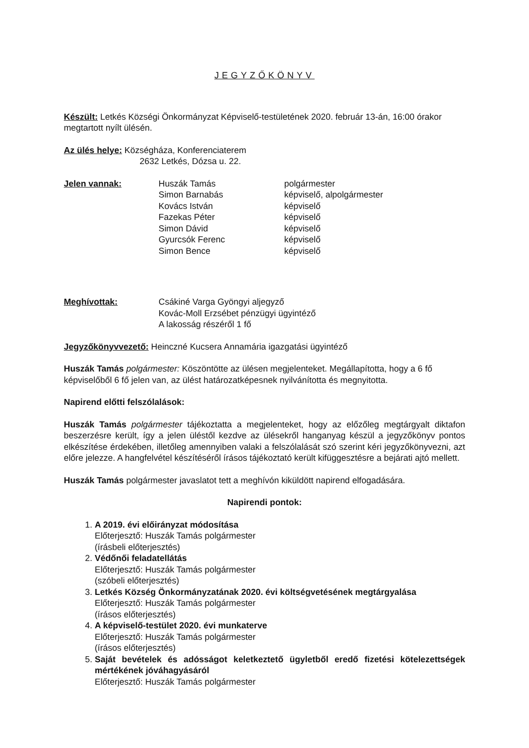JEGYZŐKÖNYV
Készült: Letkés Községi Önkormányzat Képviselő-testületének 2020. február 13-án, 16:00 órakor megtartott nyílt ülésén.
Az ülés helye: Községháza, Konferenciaterem
2632 Letkés, Dózsa u. 22.
Jelen vannak:
| Huszák Tamás | polgármester |
| Simon Barnabás | képviselő, alpolgármester |
| Kovács István | képviselő |
| Fazekas Péter | képviselő |
| Simon Dávid | képviselő |
| Gyurcsók Ferenc | képviselő |
| Simon Bence | képviselő |
Meghívottak: Csákiné Varga Gyöngyi aljegyző
Kovác-Moll Erzsébet pénzügyi ügyintéző
A lakosság részéről 1 fő
Jegyzőkönyvvezető: Heinczné Kucsera Annamária igazgatási ügyintéző
Huszák Tamás polgármester: Köszöntötte az ülésen megjelenteket. Megállapította, hogy a 6 fő képviselőből 6 fő jelen van, az ülést határozatképesnek nyilvánította és megnyitotta.
Napirend előtti felszólalások:
Huszák Tamás polgármester tájékoztatta a megjelenteket, hogy az előzőleg megtárgyalt diktafon beszerzésre került, így a jelen üléstől kezdve az ülésekről hanganyag készül a jegyzőkönyv pontos elkészítése érdekében, illetőleg amennyiben valaki a felszólalását szó szerint kéri jegyzőkönyvezni, azt előre jelezze. A hangfelvétel készítéséről írásos tájékoztató került kifüggesztésre a bejárati ajtó mellett.
Huszák Tamás polgármester javaslatot tett a meghívón kiküldött napirend elfogadására.
Napirendi pontok:
1.
A 2019. évi előirányzat módosítása
Előterjesztő: Huszák Tamás polgármester
(írásbeli előterjesztés)
2.
Védőnői feladatellátás
Előterjesztő: Huszák Tamás polgármester
(szóbeli előterjesztés)
3.
Letkés Község Önkormányzatának 2020. évi költségvetésének megtárgyalása
Előterjesztő: Huszák Tamás polgármester
(írásos előterjesztés)
4.
A képviselő-testület 2020. évi munkaterve
Előterjesztő: Huszák Tamás polgármester
(írásos előterjesztés)
5.
Saját bevételek és adósságot keletkeztető ügyletből eredő fizetési kötelezettségek mértékének jóváhagyásáról
Előterjesztő: Huszák Tamás polgármester